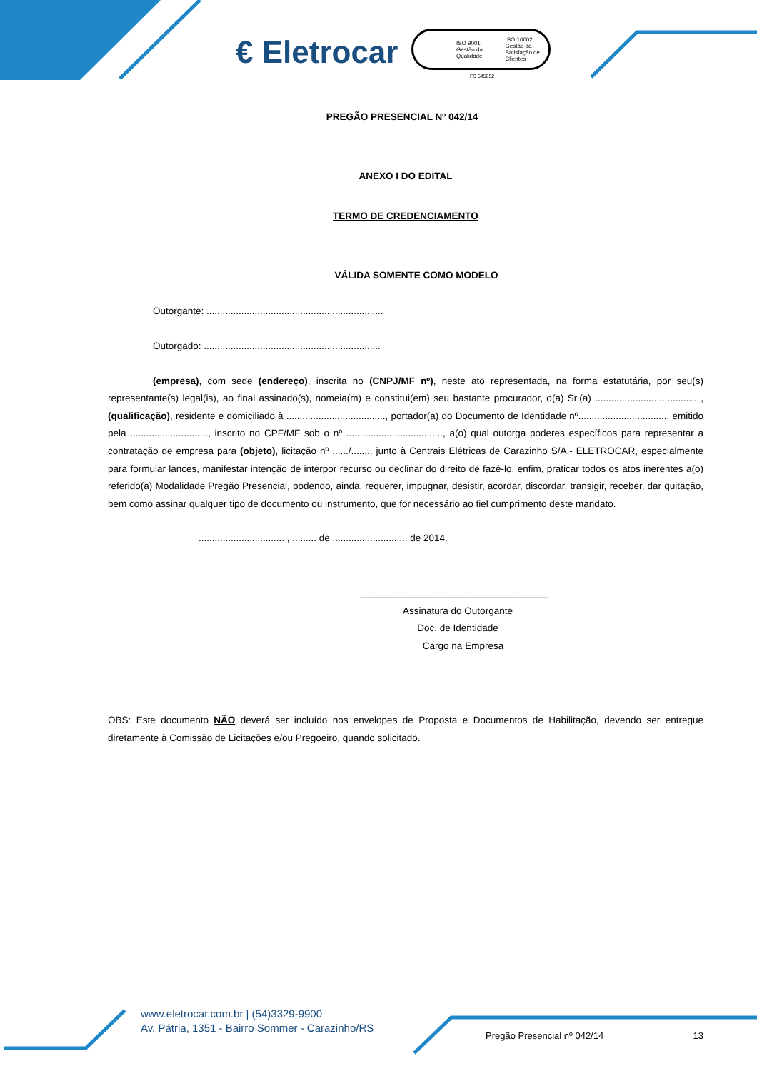€ Eletrocar
ISO 9001
Gestão da Qualidade ISO 10002
Gestão da Satisfação de Clientes
FS 545652
PREGÃO PRESENCIAL Nº 042/14
ANEXO I DO EDITAL
TERMO DE CREDENCIAMENTO
VÁLIDA SOMENTE COMO MODELO
Outorgante: ..................................................................
Outorgado: ..................................................................
(empresa), com sede (endereço), inscrita no (CNPJ/MF nº), neste ato representada, na forma estatutária, por seu(s) representante(s) legal(is), ao final assinado(s), nomeia(m) e constitui(em) seu bastante procurador, o(a) Sr.(a) ...................................... , (qualificação), residente e domiciliado à ....................................., portador(a) do Documento de Identidade nº................................., emitido pela ............................., inscrito no CPF/MF sob o nº ...................................., a(o) qual outorga poderes específicos para representar a contratação de empresa para (objeto), licitação nº ....../......., junto à Centrais Elétricas de Carazinho S/A.- ELETROCAR, especialmente para formular lances, manifestar intenção de interpor recurso ou declinar do direito de fazê-lo, enfim, praticar todos os atos inerentes a(o) referido(a) Modalidade Pregão Presencial, podendo, ainda, requerer, impugnar, desistir, acordar, discordar, transigir, receber, dar quitação, bem como assinar qualquer tipo de documento ou instrumento, que for necessário ao fiel cumprimento deste mandato.
................................ , ......... de ............................ de 2014.
___________________________________
Assinatura do Outorgante
Doc. de Identidade
Cargo na Empresa
OBS: Este documento NÃO deverá ser incluído nos envelopes de Proposta e Documentos de Habilitação, devendo ser entregue diretamente à Comissão de Licitações e/ou Pregoeiro, quando solicitado.
www.eletrocar.com.br | (54)3329-9900
Av. Pátria, 1351 - Bairro Sommer - Carazinho/RS
Pregão Presencial nº 042/14 13